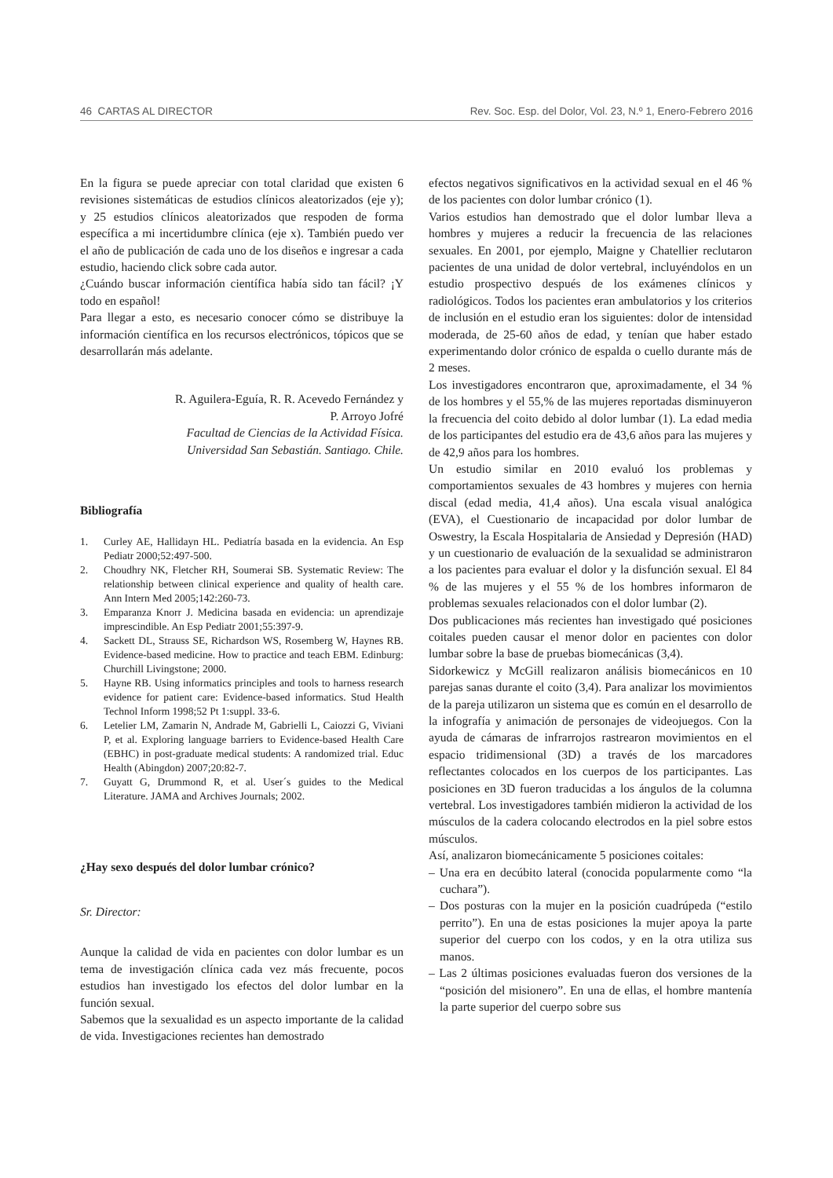46 CARTAS AL DIRECTOR Rev. Soc. Esp. del Dolor, Vol. 23, N.º 1, Enero-Febrero 2016
En la figura se puede apreciar con total claridad que existen 6 revisiones sistemáticas de estudios clínicos aleatorizados (eje y); y 25 estudios clínicos aleatorizados que respoden de forma específica a mi incertidumbre clínica (eje x). También puedo ver el año de publicación de cada uno de los diseños e ingresar a cada estudio, haciendo click sobre cada autor.
¿Cuándo buscar información científica había sido tan fácil? ¡Y todo en español!
Para llegar a esto, es necesario conocer cómo se distribuye la información científica en los recursos electrónicos, tópicos que se desarrollarán más adelante.
R. Aguilera-Eguía, R. R. Acevedo Fernández y
P. Arroyo Jofré
Facultad de Ciencias de la Actividad Física.
Universidad San Sebastián. Santiago. Chile.
Bibliografía
1. Curley AE, Hallidayn HL. Pediatría basada en la evidencia. An Esp Pediatr 2000;52:497-500.
2. Choudhry NK, Fletcher RH, Soumerai SB. Systematic Review: The relationship between clinical experience and quality of health care. Ann Intern Med 2005;142:260-73.
3. Emparanza Knorr J. Medicina basada en evidencia: un aprendizaje imprescindible. An Esp Pediatr 2001;55:397-9.
4. Sackett DL, Strauss SE, Richardson WS, Rosemberg W, Haynes RB. Evidence-based medicine. How to practice and teach EBM. Edinburg: Churchill Livingstone; 2000.
5. Hayne RB. Using informatics principles and tools to harness research evidence for patient care: Evidence-based informatics. Stud Health Technol Inform 1998;52 Pt 1:suppl. 33-6.
6. Letelier LM, Zamarin N, Andrade M, Gabrielli L, Caiozzi G, Viviani P, et al. Exploring language barriers to Evidence-based Health Care (EBHC) in post-graduate medical students: A randomized trial. Educ Health (Abingdon) 2007;20:82-7.
7. Guyatt G, Drummond R, et al. User´s guides to the Medical Literature. JAMA and Archives Journals; 2002.
¿Hay sexo después del dolor lumbar crónico?
Sr. Director:
Aunque la calidad de vida en pacientes con dolor lumbar es un tema de investigación clínica cada vez más frecuente, pocos estudios han investigado los efectos del dolor lumbar en la función sexual.
Sabemos que la sexualidad es un aspecto importante de la calidad de vida. Investigaciones recientes han demostrado
efectos negativos significativos en la actividad sexual en el 46 % de los pacientes con dolor lumbar crónico (1).
Varios estudios han demostrado que el dolor lumbar lleva a hombres y mujeres a reducir la frecuencia de las relaciones sexuales. En 2001, por ejemplo, Maigne y Chatellier reclutaron pacientes de una unidad de dolor vertebral, incluyéndolos en un estudio prospectivo después de los exámenes clínicos y radiológicos. Todos los pacientes eran ambulatorios y los criterios de inclusión en el estudio eran los siguientes: dolor de intensidad moderada, de 25-60 años de edad, y tenían que haber estado experimentando dolor crónico de espalda o cuello durante más de 2 meses.
Los investigadores encontraron que, aproximadamente, el 34 % de los hombres y el 55,% de las mujeres reportadas disminuyeron la frecuencia del coito debido al dolor lumbar (1). La edad media de los participantes del estudio era de 43,6 años para las mujeres y de 42,9 años para los hombres.
Un estudio similar en 2010 evaluó los problemas y comportamientos sexuales de 43 hombres y mujeres con hernia discal (edad media, 41,4 años). Una escala visual analógica (EVA), el Cuestionario de incapacidad por dolor lumbar de Oswestry, la Escala Hospitalaria de Ansiedad y Depresión (HAD) y un cuestionario de evaluación de la sexualidad se administraron a los pacientes para evaluar el dolor y la disfunción sexual. El 84 % de las mujeres y el 55 % de los hombres informaron de problemas sexuales relacionados con el dolor lumbar (2).
Dos publicaciones más recientes han investigado qué posiciones coitales pueden causar el menor dolor en pacientes con dolor lumbar sobre la base de pruebas biomecánicas (3,4).
Sidorkewicz y McGill realizaron análisis biomecánicos en 10 parejas sanas durante el coito (3,4). Para analizar los movimientos de la pareja utilizaron un sistema que es común en el desarrollo de la infografía y animación de personajes de videojuegos. Con la ayuda de cámaras de infrarrojos rastrearon movimientos en el espacio tridimensional (3D) a través de los marcadores reflectantes colocados en los cuerpos de los participantes. Las posiciones en 3D fueron traducidas a los ángulos de la columna vertebral. Los investigadores también midieron la actividad de los músculos de la cadera colocando electrodos en la piel sobre estos músculos.
Así, analizaron biomecánicamente 5 posiciones coitales:
– Una era en decúbito lateral (conocida popularmente como “la cuchara”).
– Dos posturas con la mujer en la posición cuadrúpeda (“estilo perrito”). En una de estas posiciones la mujer apoya la parte superior del cuerpo con los codos, y en la otra utiliza sus manos.
– Las 2 últimas posiciones evaluadas fueron dos versiones de la “posición del misionero”. En una de ellas, el hombre mantenía la parte superior del cuerpo sobre sus